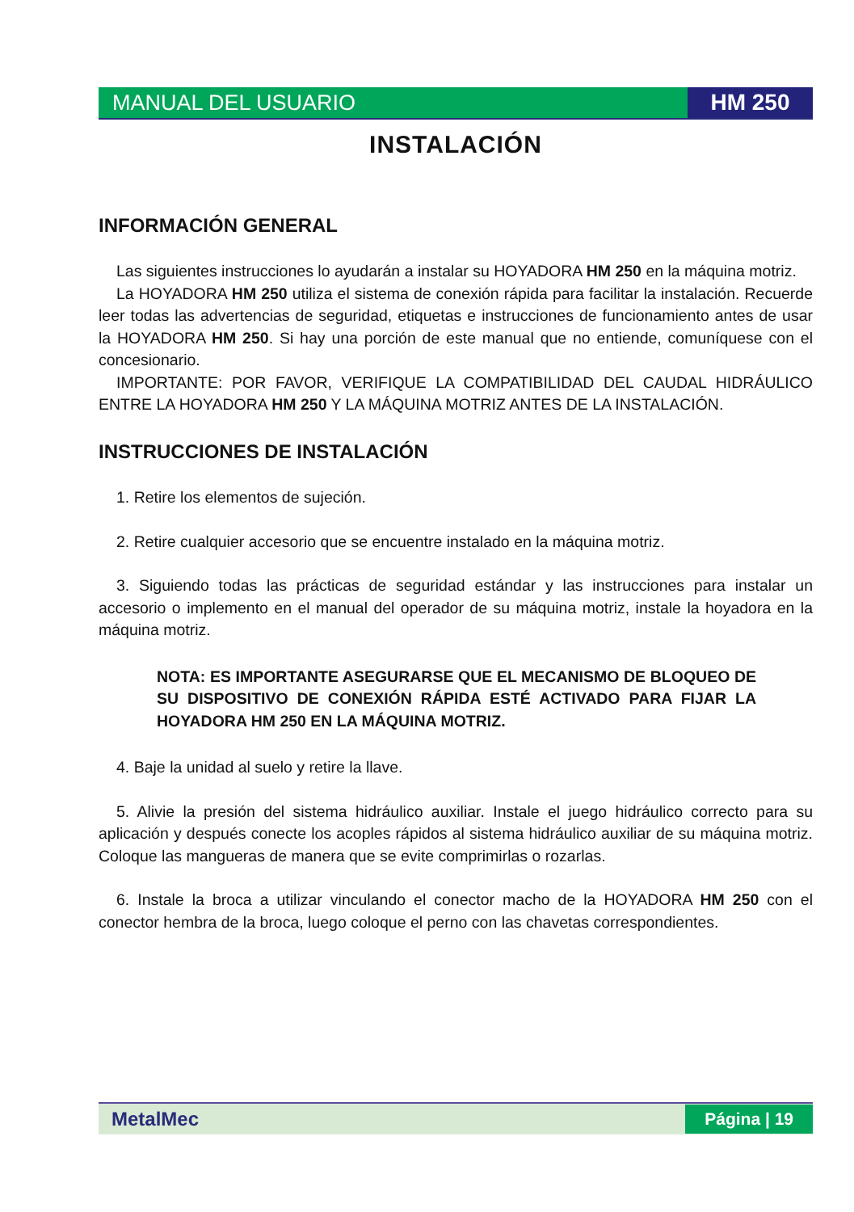MANUAL DEL USUARIO HM 250
INSTALACIÓN
INFORMACIÓN GENERAL
Las siguientes instrucciones lo ayudarán a instalar su HOYADORA HM 250 en la máquina motriz.
La HOYADORA HM 250 utiliza el sistema de conexión rápida para facilitar la instalación. Recuerde leer todas las advertencias de seguridad, etiquetas e instrucciones de funcionamiento antes de usar la HOYADORA HM 250. Si hay una porción de este manual que no entiende, comuníquese con el concesionario.
IMPORTANTE: POR FAVOR, VERIFIQUE LA COMPATIBILIDAD DEL CAUDAL HIDRÁULICO ENTRE LA HOYADORA HM 250 Y LA MÁQUINA MOTRIZ ANTES DE LA INSTALACIÓN.
INSTRUCCIONES DE INSTALACIÓN
1. Retire los elementos de sujeción.
2. Retire cualquier accesorio que se encuentre instalado en la máquina motriz.
3. Siguiendo todas las prácticas de seguridad estándar y las instrucciones para instalar un accesorio o implemento en el manual del operador de su máquina motriz, instale la hoyadora en la máquina motriz.
NOTA: ES IMPORTANTE ASEGURARSE QUE EL MECANISMO DE BLOQUEO DE SU DISPOSITIVO DE CONEXIÓN RÁPIDA ESTÉ ACTIVADO PARA FIJAR LA HOYADORA HM 250 EN LA MÁQUINA MOTRIZ.
4. Baje la unidad al suelo y retire la llave.
5. Alivie la presión del sistema hidráulico auxiliar. Instale el juego hidráulico correcto para su aplicación y después conecte los acoples rápidos al sistema hidráulico auxiliar de su máquina motriz. Coloque las mangueras de manera que se evite comprimirlas o rozarlas.
6. Instale la broca a utilizar vinculando el conector macho de la HOYADORA HM 250 con el conector hembra de la broca, luego coloque el perno con las chavetas correspondientes.
MetalMec
Página | 19